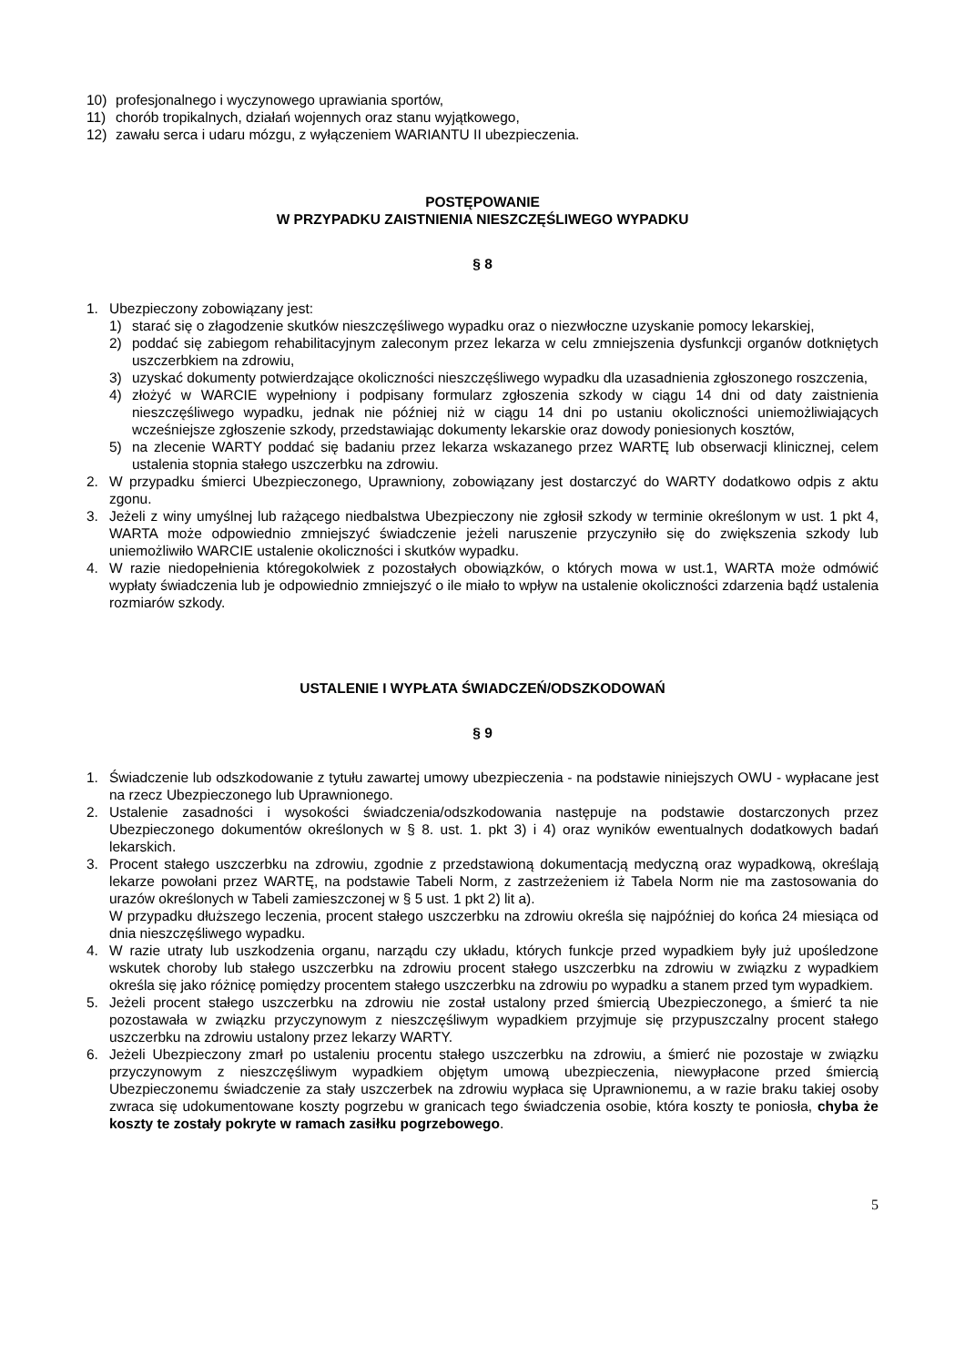10) profesjonalnego i wyczynowego uprawiania sportów,
11) chorób tropikalnych, działań wojennych oraz stanu wyjątkowego,
12) zawału serca i udaru mózgu, z wyłączeniem WARIANTU II ubezpieczenia.
POSTĘPOWANIE
W PRZYPADKU ZAISTNIENIA NIESZCZĘŚLIWEGO WYPADKU
§ 8
1. Ubezpieczony zobowiązany jest:
1) starać się o złagodzenie skutków nieszczęśliwego wypadku oraz o niezwłoczne uzyskanie pomocy lekarskiej,
2) poddać się zabiegom rehabilitacyjnym zaleconym przez lekarza w celu zmniejszenia dysfunkcji organów dotkniętych uszczerbkiem na zdrowiu,
3) uzyskać dokumenty potwierdzające okoliczności nieszczęśliwego wypadku dla uzasadnienia zgłoszonego roszczenia,
4) złożyć w WARCIE wypełniony i podpisany formularz zgłoszenia szkody w ciągu 14 dni od daty zaistnienia nieszczęśliwego wypadku, jednak nie później niż w ciągu 14 dni po ustaniu okoliczności uniemożliwiających wcześniejsze zgłoszenie szkody, przedstawiając dokumenty lekarskie oraz dowody poniesionych kosztów,
5) na zlecenie WARTY poddać się badaniu przez lekarza wskazanego przez WARTĘ lub obserwacji klinicznej, celem ustalenia stopnia stałego uszczerbku na zdrowiu.
2. W przypadku śmierci Ubezpieczonego, Uprawniony, zobowiązany jest dostarczyć do WARTY dodatkowo odpis z aktu zgonu.
3. Jeżeli z winy umyślnej lub rażącego niedbalstwa Ubezpieczony nie zgłosił szkody w terminie określonym w ust. 1 pkt 4, WARTA może odpowiednio zmniejszyć świadczenie jeżeli naruszenie przyczyniło się do zwiększenia szkody lub uniemożliwiło WARCIE ustalenie okoliczności i skutków wypadku.
4. W razie niedopełnienia któregokolwiek z pozostałych obowiązków, o których mowa w ust.1, WARTA może odmówić wypłaty świadczenia lub je odpowiednio zmniejszyć o ile miało to wpływ na ustalenie okoliczności zdarzenia bądź ustalenia rozmiarów szkody.
USTALENIE I WYPŁATA ŚWIADCZEŃ/ODSZKODOWAŃ
§ 9
1. Świadczenie lub odszkodowanie z tytułu zawartej umowy ubezpieczenia - na podstawie niniejszych OWU - wypłacane jest na rzecz Ubezpieczonego lub Uprawnionego.
2. Ustalenie zasadności i wysokości świadczenia/odszkodowania następuje na podstawie dostarczonych przez Ubezpieczonego dokumentów określonych w § 8. ust. 1. pkt 3) i 4) oraz wyników ewentualnych dodatkowych badań lekarskich.
3. Procent stałego uszczerbku na zdrowiu, zgodnie z przedstawioną dokumentacją medyczną oraz wypadkową, określają lekarze powołani przez WARTĘ, na podstawie Tabeli Norm, z zastrzeżeniem iż Tabela Norm nie ma zastosowania do urazów określonych w Tabeli zamieszczonej w § 5 ust. 1 pkt 2) lit a).
W przypadku dłuższego leczenia, procent stałego uszczerbku na zdrowiu określa się najpóźniej do końca 24 miesiąca od dnia nieszczęśliwego wypadku.
4. W razie utraty lub uszkodzenia organu, narządu czy układu, których funkcje przed wypadkiem były już upośledzone wskutek choroby lub stałego uszczerbku na zdrowiu procent stałego uszczerbku na zdrowiu w związku z wypadkiem określa się jako różnicę pomiędzy procentem stałego uszczerbku na zdrowiu po wypadku a stanem przed tym wypadkiem.
5. Jeżeli procent stałego uszczerbku na zdrowiu nie został ustalony przed śmiercią Ubezpieczonego, a śmierć ta nie pozostawała w związku przyczynowym z nieszczęśliwym wypadkiem przyjmuje się przypuszczalny procent stałego uszczerbku na zdrowiu ustalony przez lekarzy WARTY.
6. Jeżeli Ubezpieczony zmarł po ustaleniu procentu stałego uszczerbku na zdrowiu, a śmierć nie pozostaje w związku przyczynowym z nieszczęśliwym wypadkiem objętym umową ubezpieczenia, niewypłacone przed śmiercią Ubezpieczonemu świadczenie za stały uszczerbek na zdrowiu wypłaca się Uprawnionemu, a w razie braku takiej osoby zwraca się udokumentowane koszty pogrzebu w granicach tego świadczenia osobie, która koszty te poniosła, chyba że koszty te zostały pokryte w ramach zasiłku pogrzebowego.
5